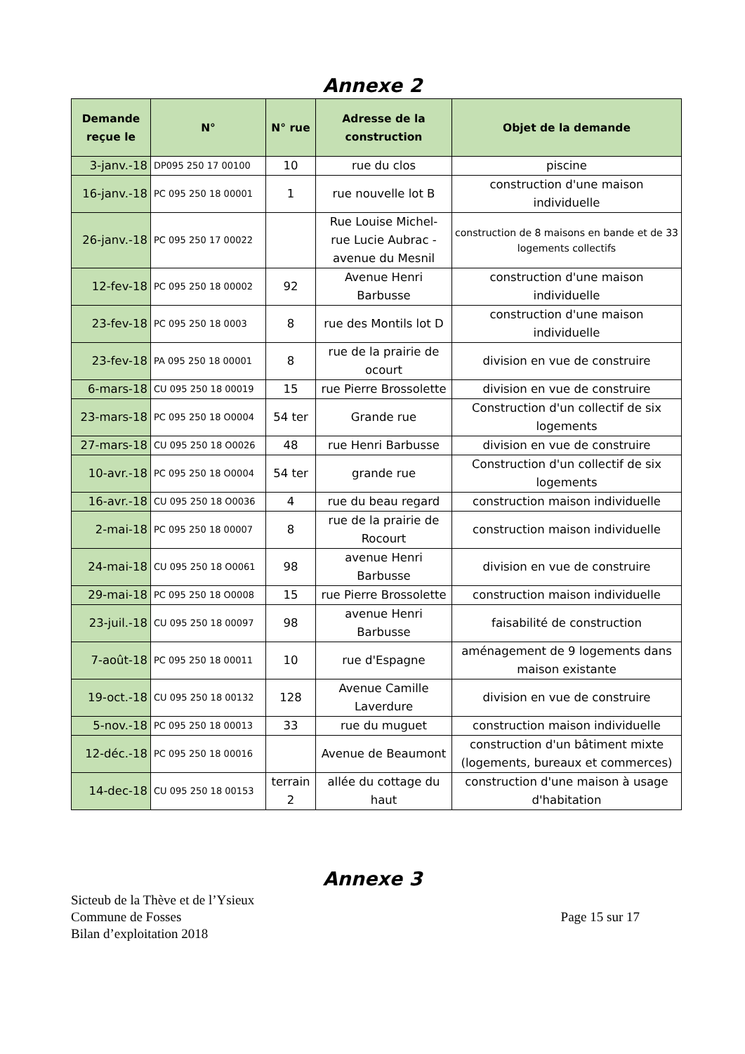Annexe 2
| Demande reçue le | N° | N° rue | Adresse de la construction | Objet de la demande |
| --- | --- | --- | --- | --- |
| 3-janv.-18 | DP095 250 17 00100 | 10 | rue du clos | piscine |
| 16-janv.-18 | PC 095 250 18 00001 | 1 | rue nouvelle lot B | construction d'une maison individuelle |
| 26-janv.-18 | PC 095 250 17 00022 | | Rue Louise Michel- rue Lucie Aubrac - avenue du Mesnil | construction de 8 maisons en bande et de 33 logements collectifs |
| 12-fev-18 | PC 095 250 18 00002 | 92 | Avenue Henri Barbusse | construction d'une maison individuelle |
| 23-fev-18 | PC 095 250 18 0003 | 8 | rue des Montils lot D | construction d'une maison individuelle |
| 23-fev-18 | PA 095 250 18 00001 | 8 | rue de la prairie de ocourt | division en vue de construire |
| 6-mars-18 | CU 095 250 18 00019 | 15 | rue Pierre Brossolette | division en vue de construire |
| 23-mars-18 | PC 095 250 18 O0004 | 54 ter | Grande rue | Construction d'un collectif de six logements |
| 27-mars-18 | CU 095 250 18 O0026 | 48 | rue Henri Barbusse | division en vue de construire |
| 10-avr.-18 | PC 095 250 18 O0004 | 54 ter | grande rue | Construction d'un collectif de six logements |
| 16-avr.-18 | CU 095 250 18 O0036 | 4 | rue du beau regard | construction maison individuelle |
| 2-mai-18 | PC 095 250 18 00007 | 8 | rue de la prairie de Rocourt | construction maison individuelle |
| 24-mai-18 | CU 095 250 18 O0061 | 98 | avenue Henri Barbusse | division en vue de construire |
| 29-mai-18 | PC 095 250 18 O0008 | 15 | rue Pierre Brossolette | construction maison individuelle |
| 23-juil.-18 | CU 095 250 18 00097 | 98 | avenue Henri Barbusse | faisabilité de construction |
| 7-août-18 | PC 095 250 18 00011 | 10 | rue d'Espagne | aménagement de 9 logements dans maison existante |
| 19-oct.-18 | CU 095 250 18 00132 | 128 | Avenue Camille Laverdure | division en vue de construire |
| 5-nov.-18 | PC 095 250 18 00013 | 33 | rue du muguet | construction maison individuelle |
| 12-déc.-18 | PC 095 250 18 00016 | | Avenue de Beaumont | construction d'un bâtiment mixte (logements, bureaux et commerces) |
| 14-dec-18 | CU 095 250 18 00153 | terrain 2 | allée du cottage du haut | construction d'une maison à usage d'habitation |
Annexe 3
Sicteub de la Thève et de l’Ysieux
Commune de Fosses
Bilan d’exploitation 2018
Page 15 sur 17